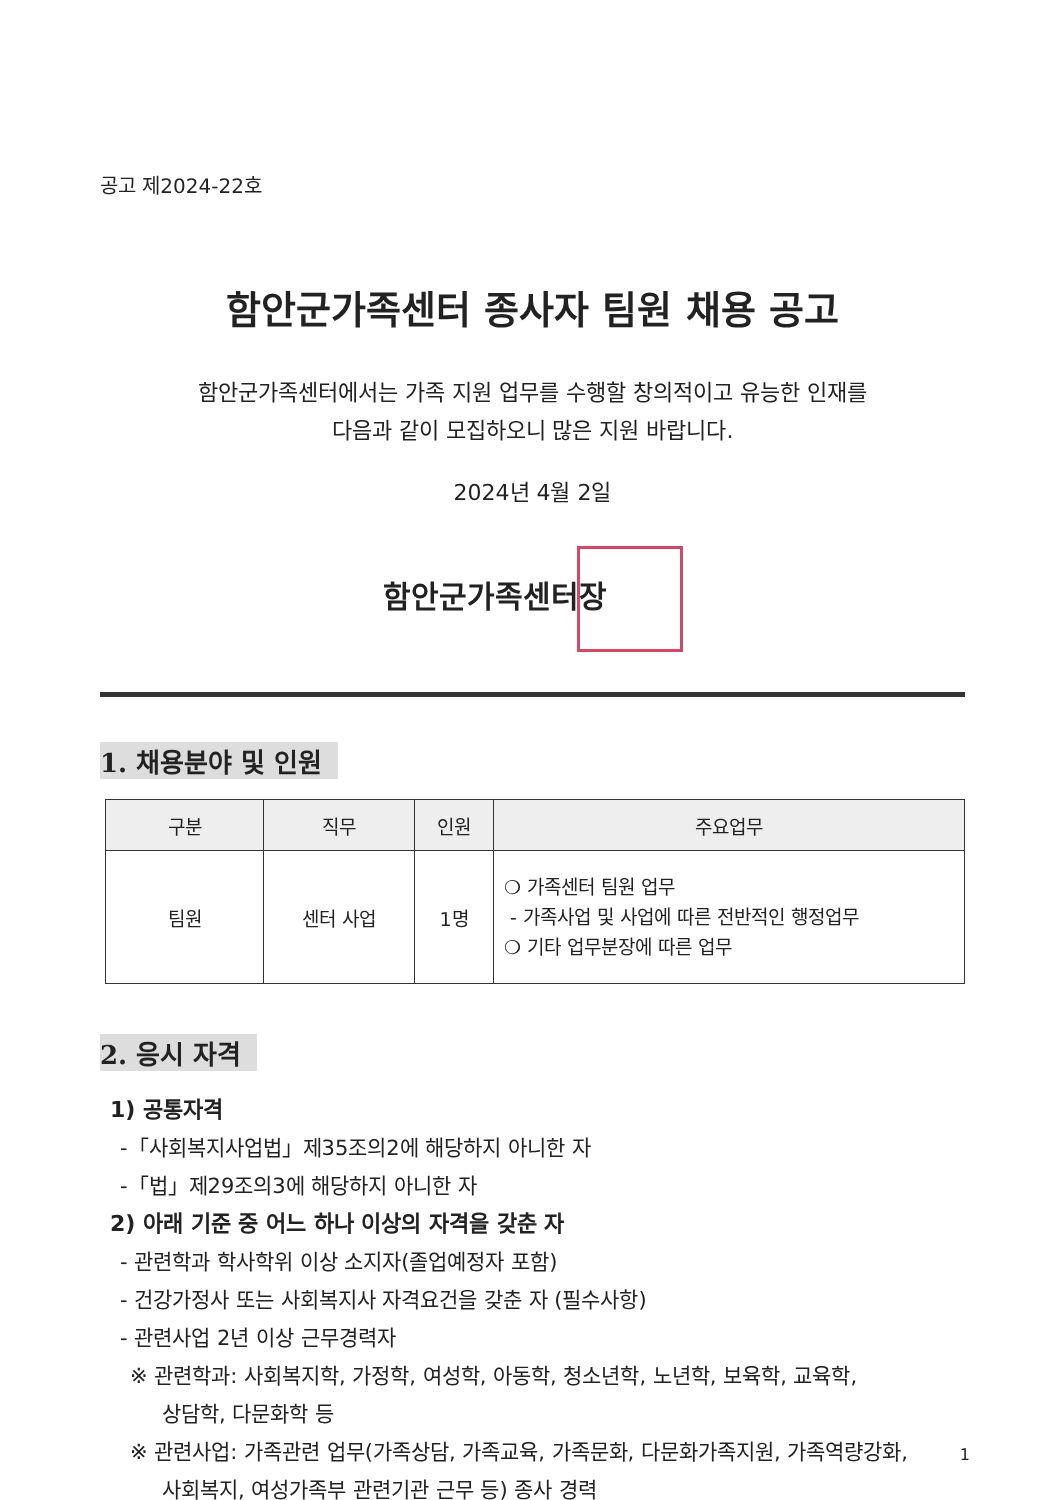공고 제2024-22호
함안군가족센터 종사자 팀원 채용 공고
함안군가족센터에서는 가족 지원 업무를 수행할 창의적이고 유능한 인재를
다음과 같이 모집하오니 많은 지원 바랍니다.
2024년 4월 2일
함안군가족센터장
1. 채용분야 및 인원
| 구분 | 직무 | 인원 | 주요업무 |
| --- | --- | --- | --- |
| 팀원 | 센터 사업 | 1명 | ❍ 가족센터 팀원 업무 - 가족사업 및 사업에 따른 전반적인 행정업무 ❍ 기타 업무분장에 따른 업무 |
2. 응시 자격
1) 공통자격
-「사회복지사업법」제35조의2에 해당하지 아니한 자
-「법」제29조의3에 해당하지 아니한 자
2) 아래 기준 중 어느 하나 이상의 자격을 갖춘 자
- 관련학과 학사학위 이상 소지자(졸업예정자 포함)
- 건강가정사 또는 사회복지사 자격요건을 갖춘 자 (필수사항)
- 관련사업 2년 이상 근무경력자
※ 관련학과: 사회복지학, 가정학, 여성학, 아동학, 청소년학, 노년학, 보육학, 교육학,
상담학, 다문화학 등
※ 관련사업: 가족관련 업무(가족상담, 가족교육, 가족문화, 다문화가족지원, 가족역량강화,
사회복지, 여성가족부 관련기관 근무 등) 종사 경력
1